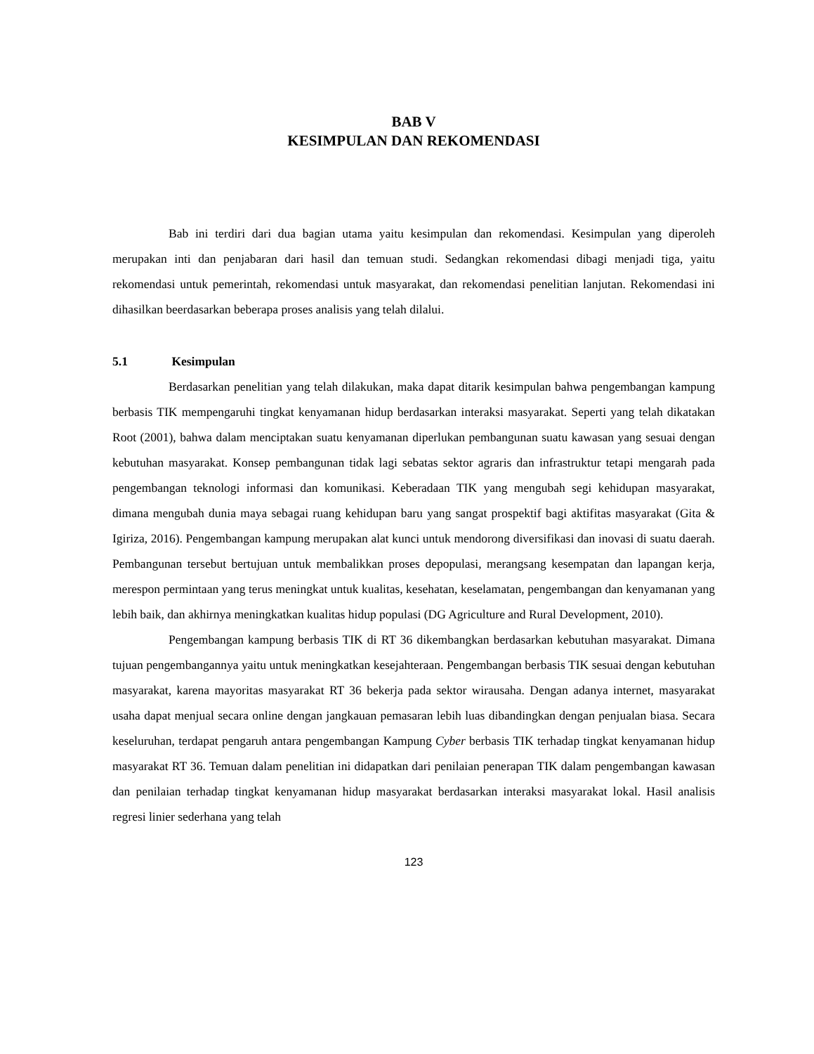BAB V
KESIMPULAN DAN REKOMENDASI
Bab ini terdiri dari dua bagian utama yaitu kesimpulan dan rekomendasi. Kesimpulan yang diperoleh merupakan inti dan penjabaran dari hasil dan temuan studi. Sedangkan rekomendasi dibagi menjadi tiga, yaitu rekomendasi untuk pemerintah, rekomendasi untuk masyarakat, dan rekomendasi penelitian lanjutan. Rekomendasi ini dihasilkan beerdasarkan beberapa proses analisis yang telah dilalui.
5.1 Kesimpulan
Berdasarkan penelitian yang telah dilakukan, maka dapat ditarik kesimpulan bahwa pengembangan kampung berbasis TIK mempengaruhi tingkat kenyamanan hidup berdasarkan interaksi masyarakat. Seperti yang telah dikatakan Root (2001), bahwa dalam menciptakan suatu kenyamanan diperlukan pembangunan suatu kawasan yang sesuai dengan kebutuhan masyarakat. Konsep pembangunan tidak lagi sebatas sektor agraris dan infrastruktur tetapi mengarah pada pengembangan teknologi informasi dan komunikasi. Keberadaan TIK yang mengubah segi kehidupan masyarakat, dimana mengubah dunia maya sebagai ruang kehidupan baru yang sangat prospektif bagi aktifitas masyarakat (Gita & Igiriza, 2016). Pengembangan kampung merupakan alat kunci untuk mendorong diversifikasi dan inovasi di suatu daerah. Pembangunan tersebut bertujuan untuk membalikkan proses depopulasi, merangsang kesempatan dan lapangan kerja, merespon permintaan yang terus meningkat untuk kualitas, kesehatan, keselamatan, pengembangan dan kenyamanan yang lebih baik, dan akhirnya meningkatkan kualitas hidup populasi (DG Agriculture and Rural Development, 2010).
Pengembangan kampung berbasis TIK di RT 36 dikembangkan berdasarkan kebutuhan masyarakat. Dimana tujuan pengembangannya yaitu untuk meningkatkan kesejahteraan. Pengembangan berbasis TIK sesuai dengan kebutuhan masyarakat, karena mayoritas masyarakat RT 36 bekerja pada sektor wirausaha. Dengan adanya internet, masyarakat usaha dapat menjual secara online dengan jangkauan pemasaran lebih luas dibandingkan dengan penjualan biasa. Secara keseluruhan, terdapat pengaruh antara pengembangan Kampung Cyber berbasis TIK terhadap tingkat kenyamanan hidup masyarakat RT 36. Temuan dalam penelitian ini didapatkan dari penilaian penerapan TIK dalam pengembangan kawasan dan penilaian terhadap tingkat kenyamanan hidup masyarakat berdasarkan interaksi masyarakat lokal. Hasil analisis regresi linier sederhana yang telah
123